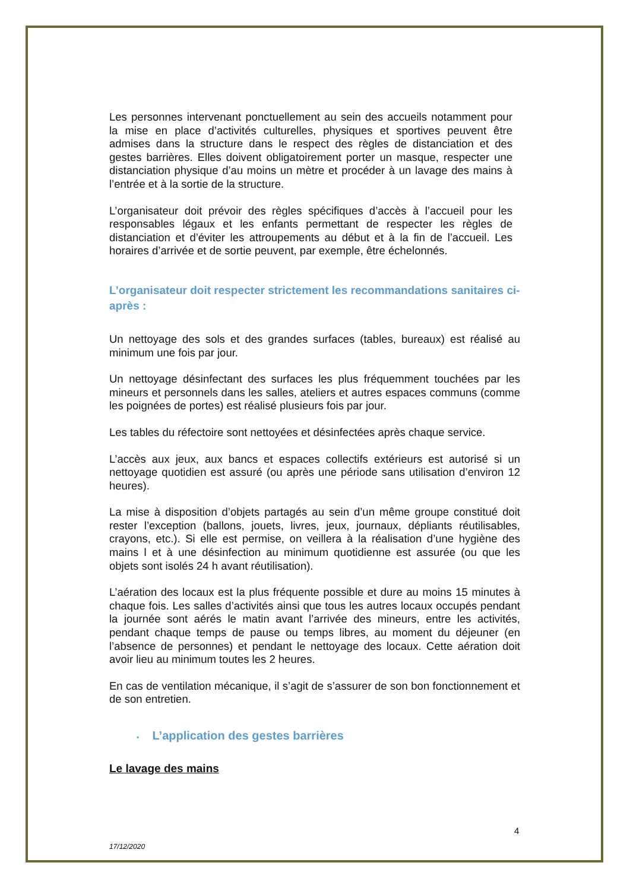Les personnes intervenant ponctuellement au sein des accueils notamment pour la mise en place d’activités culturelles, physiques et sportives peuvent être admises dans la structure dans le respect des règles de distanciation et des gestes barrières. Elles doivent obligatoirement porter un masque, respecter une distanciation physique d’au moins un mètre et procéder à un lavage des mains à l’entrée et à la sortie de la structure.
L’organisateur doit prévoir des règles spécifiques d’accès à l’accueil pour les responsables légaux et les enfants permettant de respecter les règles de distanciation et d’éviter les attroupements au début et à la fin de l’accueil. Les horaires d’arrivée et de sortie peuvent, par exemple, être échelonnés.
L’organisateur doit respecter strictement les recommandations sanitaires ci-après :
Un nettoyage des sols et des grandes surfaces (tables, bureaux) est réalisé au minimum une fois par jour.
Un nettoyage désinfectant des surfaces les plus fréquemment touchées par les mineurs et personnels dans les salles, ateliers et autres espaces communs (comme les poignées de portes) est réalisé plusieurs fois par jour.
Les tables du réfectoire sont nettoyées et désinfectées après chaque service.
L’accès aux jeux, aux bancs et espaces collectifs extérieurs est autorisé si un nettoyage quotidien est assuré (ou après une période sans utilisation d’environ 12 heures).
La mise à disposition d’objets partagés au sein d’un même groupe constitué doit rester l’exception (ballons, jouets, livres, jeux, journaux, dépliants réutilisables, crayons, etc.). Si elle est permise, on veillera à la réalisation d’une hygiène des mains l et à une désinfection au minimum quotidienne est assurée (ou que les objets sont isolés 24 h avant réutilisation).
L’aération des locaux est la plus fréquente possible et dure au moins 15 minutes à chaque fois. Les salles d’activités ainsi que tous les autres locaux occupés pendant la journée sont aérés le matin avant l’arrivée des mineurs, entre les activités, pendant chaque temps de pause ou temps libres, au moment du déjeuner (en l’absence de personnes) et pendant le nettoyage des locaux. Cette aération doit avoir lieu au minimum toutes les 2 heures.
En cas de ventilation mécanique, il s’agit de s’assurer de son bon fonctionnement et de son entretien.
▪ L’application des gestes barrières
Le lavage des mains
4
17/12/2020